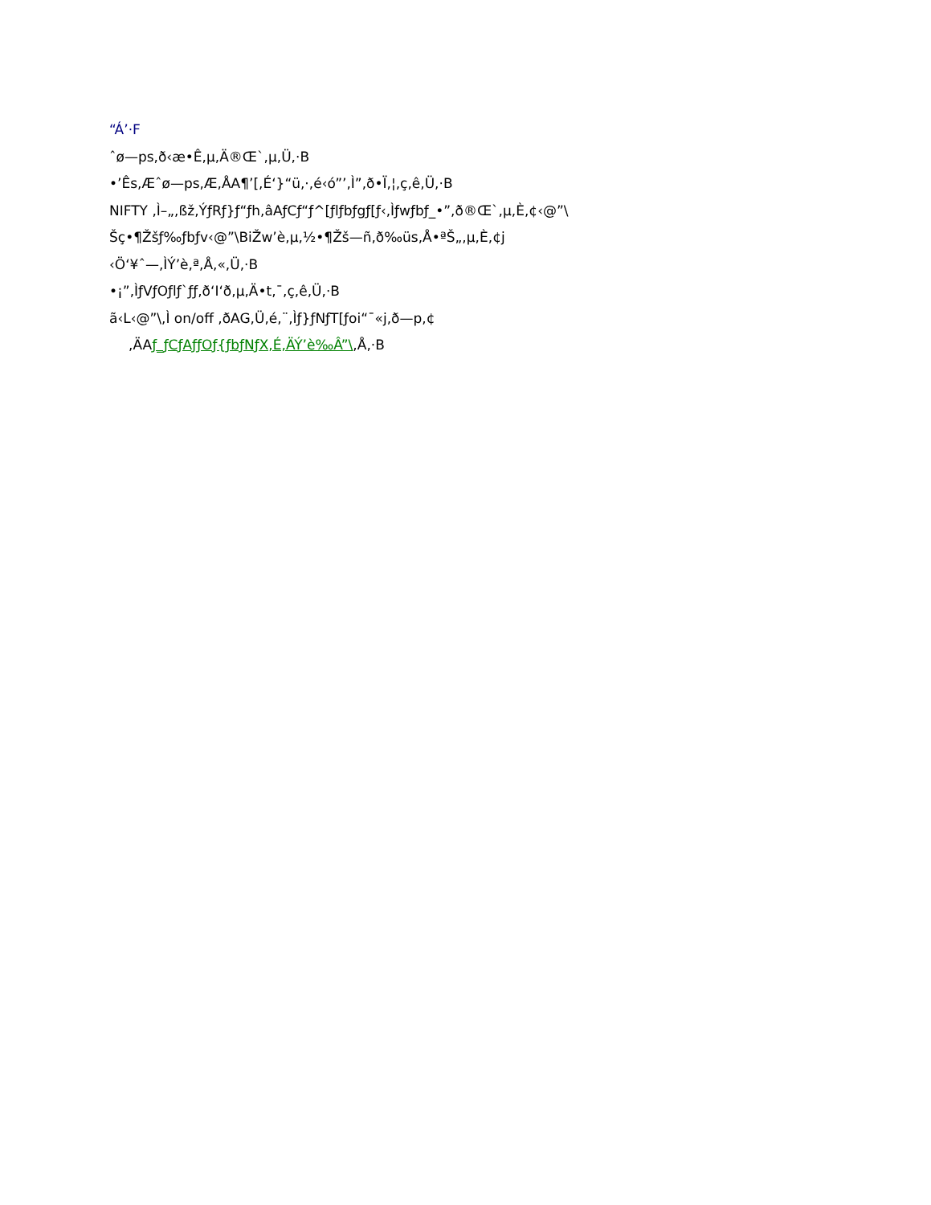“Á’·F
ˆø—ps,ð‹æ•Ê,µ,Ä®Œ`,µ,Ü,·B
•’Ês,Æˆø—ps,Æ,ÅA¶’[,É‘}“ü,·,é‹ó”’,Ì”,ð•Ï,¦,ç,ê,Ü,·B
NIFTY ,Ì–„,ßž,ÝƒRƒ}ƒ“ƒh,âAƒCƒ“ƒ^[ƒlƒbƒgƒ[ƒ‹,Ìƒwƒbƒ_•”,ð®Œ`,µ,È,¢‹@”\
Šç•¶Žšƒ‰ƒbƒv‹@”\BiŽw’è,µ,½•¶Žš—ñ,ð‰üs,Å•ªŠ„,µ,È,¢j
‹Ö‘¥ˆ—,ÌÝ’è,ª,Å,«,Ü,·B
•¡”,ÌƒVƒOƒlƒ`ƒƒ,ð‘I‘ð,µ,Ä•t,¯,ç,ê,Ü,·B
ã‹L‹@”\,Ì on/off ,ðAG,Ü,é,¨,Ìƒ}ƒNƒT[ƒoi“¯«j,ð—p,¢
,ÄAƒ_ƒCƒAƒƒOƒ{ƒbƒNƒX,É,ÄÝ’è‰Â”\,Å,·B